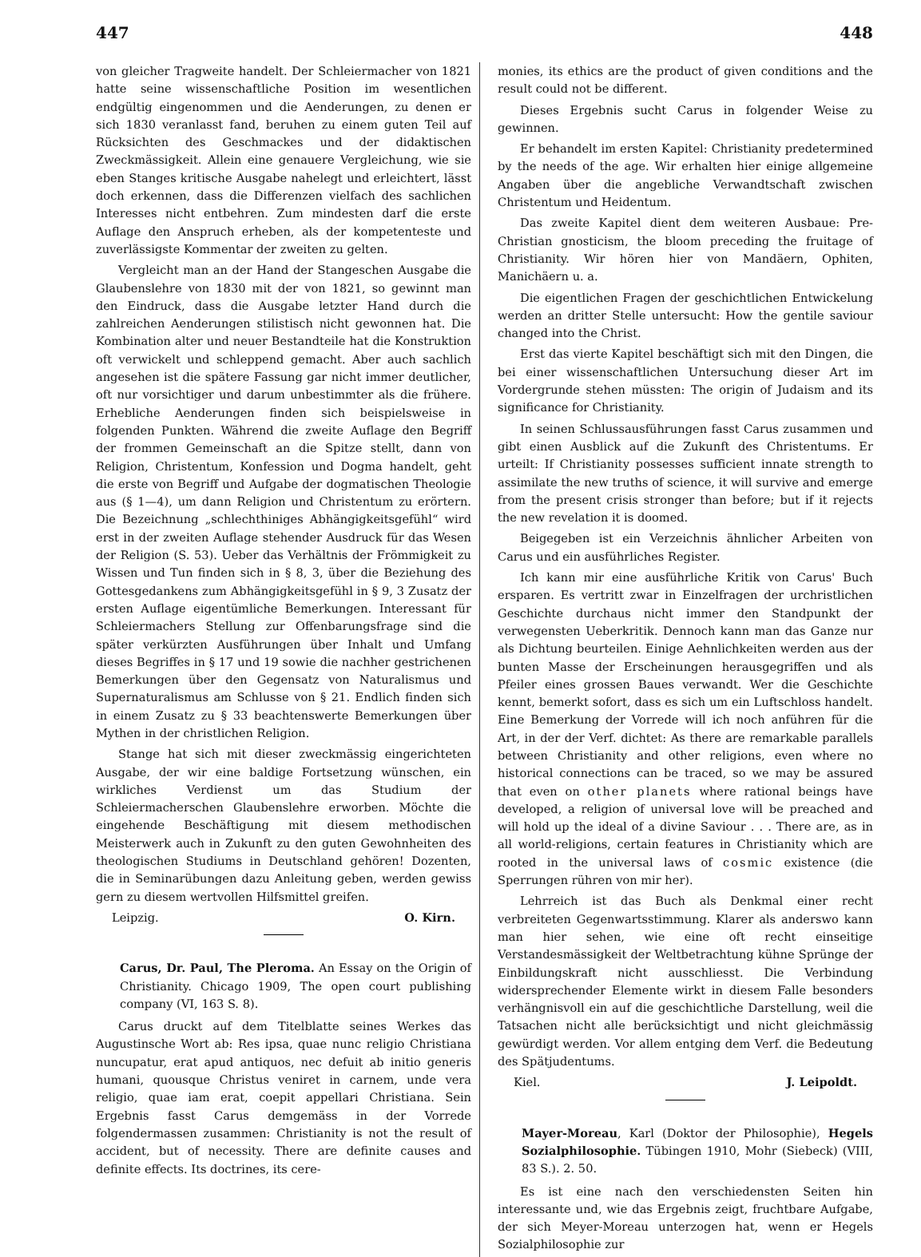447 448
von gleicher Tragweite handelt. Der Schleiermacher von 1821 hatte seine wissenschaftliche Position im wesentlichen endgültig eingenommen und die Aenderungen, zu denen er sich 1830 veranlasst fand, beruhen zu einem guten Teil auf Rücksichten des Geschmackes und der didaktischen Zweckmässigkeit. Allein eine genauere Vergleichung, wie sie eben Stanges kritische Ausgabe nahelegt und erleichtert, lässt doch erkennen, dass die Differenzen vielfach des sachlichen Interesses nicht entbehren. Zum mindesten darf die erste Auflage den Anspruch erheben, als der kompetenteste und zuverlässigste Kommentar der zweiten zu gelten.
Vergleicht man an der Hand der Stangeschen Ausgabe die Glaubenslehre von 1830 mit der von 1821, so gewinnt man den Eindruck, dass die Ausgabe letzter Hand durch die zahlreichen Aenderungen stilistisch nicht gewonnen hat. Die Kombination alter und neuer Bestandteile hat die Konstruktion oft verwickelt und schleppend gemacht. Aber auch sachlich angesehen ist die spätere Fassung gar nicht immer deutlicher, oft nur vorsichtiger und darum unbestimmter als die frühere. Erhebliche Aenderungen finden sich beispielsweise in folgenden Punkten. Während die zweite Auflage den Begriff der frommen Gemeinschaft an die Spitze stellt, dann von Religion, Christentum, Konfession und Dogma handelt, geht die erste von Begriff und Aufgabe der dogmatischen Theologie aus (§ 1—4), um dann Religion und Christentum zu erörtern. Die Bezeichnung „schlechthiniges Abhängigkeitsgefühl“ wird erst in der zweiten Auflage stehender Ausdruck für das Wesen der Religion (S. 53). Ueber das Verhältnis der Frömmigkeit zu Wissen und Tun finden sich in § 8, 3, über die Beziehung des Gottesgedankens zum Abhängigkeitsgefühl in § 9, 3 Zusatz der ersten Auflage eigentümliche Bemerkungen. Interessant für Schleiermachers Stellung zur Offenbarungsfrage sind die später verkürzten Ausführungen über Inhalt und Umfang dieses Begriffes in § 17 und 19 sowie die nachher gestrichenen Bemerkungen über den Gegensatz von Naturalismus und Supernaturalismus am Schlusse von § 21. Endlich finden sich in einem Zusatz zu § 33 beachtenswerte Bemerkungen über Mythen in der christlichen Religion.
Stange hat sich mit dieser zweckmässig eingerichteten Ausgabe, der wir eine baldige Fortsetzung wünschen, ein wirkliches Verdienst um das Studium der Schleiermacherschen Glaubenslehre erworben. Möchte die eingehende Beschäftigung mit diesem methodischen Meisterwerk auch in Zukunft zu den guten Gewohnheiten des theologischen Studiums in Deutschland gehören! Dozenten, die in Seminarübungen dazu Anleitung geben, werden gewiss gern zu diesem wertvollen Hilfsmittel greifen.
Leipzig. O. Kirn.
Carus, Dr. Paul, The Pleroma. An Essay on the Origin of Christianity. Chicago 1909, The open court publishing company (VI, 163 S. 8).
Carus druckt auf dem Titelblatte seines Werkes das Augustinsche Wort ab: Res ipsa, quae nunc religio Christiana nuncupatur, erat apud antiquos, nec defuit ab initio generis humani, quousque Christus veniret in carnem, unde vera religio, quae iam erat, coepit appellari Christiana. Sein Ergebnis fasst Carus demgemäss in der Vorrede folgendermassen zusammen: Christianity is not the result of accident, but of necessity. There are definite causes and definite effects. Its doctrines, its cere-
monies, its ethics are the product of given conditions and the result could not be different.
Dieses Ergebnis sucht Carus in folgender Weise zu gewinnen.
Er behandelt im ersten Kapitel: Christianity predetermined by the needs of the age. Wir erhalten hier einige allgemeine Angaben über die angebliche Verwandtschaft zwischen Christentum und Heidentum.
Das zweite Kapitel dient dem weiteren Ausbaue: Pre-Christian gnosticism, the bloom preceding the fruitage of Christianity. Wir hören hier von Mandäern, Ophiten, Manichäern u. a.
Die eigentlichen Fragen der geschichtlichen Entwickelung werden an dritter Stelle untersucht: How the gentile saviour changed into the Christ.
Erst das vierte Kapitel beschäftigt sich mit den Dingen, die bei einer wissenschaftlichen Untersuchung dieser Art im Vordergrunde stehen müssten: The origin of Judaism and its significance for Christianity.
In seinen Schlussausführungen fasst Carus zusammen und gibt einen Ausblick auf die Zukunft des Christentums. Er urteilt: If Christianity possesses sufficient innate strength to assimilate the new truths of science, it will survive and emerge from the present crisis stronger than before; but if it rejects the new revelation it is doomed.
Beigegeben ist ein Verzeichnis ähnlicher Arbeiten von Carus und ein ausführliches Register.
Ich kann mir eine ausführliche Kritik von Carus' Buch ersparen. Es vertritt zwar in Einzelfragen der urchristlichen Geschichte durchaus nicht immer den Standpunkt der verwegensten Ueberkritik. Dennoch kann man das Ganze nur als Dichtung beurteilen. Einige Aehnlichkeiten werden aus der bunten Masse der Erscheinungen herausgegriffen und als Pfeiler eines grossen Baues verwandt. Wer die Geschichte kennt, bemerkt sofort, dass es sich um ein Luftschloss handelt. Eine Bemerkung der Vorrede will ich noch anführen für die Art, in der der Verf. dichtet: As there are remarkable parallels between Christianity and other religions, even where no historical connections can be traced, so we may be assured that even on other planets where rational beings have developed, a religion of universal love will be preached and will hold up the ideal of a divine Saviour . . . There are, as in all world-religions, certain features in Christianity which are rooted in the universal laws of cosmic existence (die Sperrungen rühren von mir her).
Lehrreich ist das Buch als Denkmal einer recht verbreiteten Gegenwartsstimmung. Klarer als anderswo kann man hier sehen, wie eine oft recht einseitige Verstandesmässigkeit der Weltbetrachtung kühne Sprünge der Einbildungskraft nicht ausschliesst. Die Verbindung widersprechender Elemente wirkt in diesem Falle besonders verhängnisvoll ein auf die geschichtliche Darstellung, weil die Tatsachen nicht alle berücksichtigt und nicht gleichmässig gewürdigt werden. Vor allem entging dem Verf. die Bedeutung des Spätjudentums.
Kiel. J. Leipoldt.
Mayer-Moreau, Karl (Doktor der Philosophie), Hegels Sozialphilosophie. Tübingen 1910, Mohr (Siebeck) (VIII, 83 S.). 2. 50.
Es ist eine nach den verschiedensten Seiten hin interessante und, wie das Ergebnis zeigt, fruchtbare Aufgabe, der sich Meyer-Moreau unterzogen hat, wenn er Hegels Sozialphilosophie zur